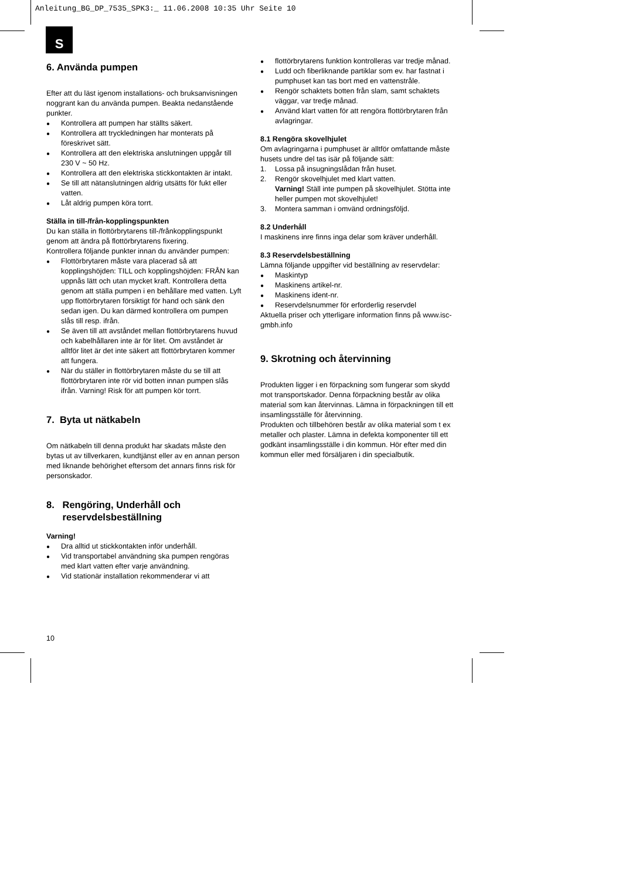Anleitung_BG_DP_7535_SPK3:_ 11.06.2008 10:35 Uhr Seite 10
S
6. Använda pumpen
Efter att du läst igenom installations- och bruksanvisningen noggrant kan du använda pumpen. Beakta nedanstående punkter.
Kontrollera att pumpen har ställts säkert.
Kontrollera att tryckledningen har monterats på föreskrivet sätt.
Kontrollera att den elektriska anslutningen uppgår till 230 V ~ 50 Hz.
Kontrollera att den elektriska stickkontakten är intakt.
Se till att nätanslutningen aldrig utsätts för fukt eller vatten.
Låt aldrig pumpen köra torrt.
Ställa in till-/från-kopplingspunkten
Du kan ställa in flottörbrytarens till-/frånkopplingspunkt genom att ändra på flottörbrytarens fixering.
Kontrollera följande punkter innan du använder pumpen:
Flottörbrytaren måste vara placerad så att kopplingshöjden: TILL och kopplingshöjden: FRÅN kan uppnås lätt och utan mycket kraft. Kontrollera detta genom att ställa pumpen i en behållare med vatten. Lyft upp flottörbrytaren försiktigt för hand och sänk den sedan igen. Du kan därmed kontrollera om pumpen slås till resp. ifrån.
Se även till att avståndet mellan flottörbrytarens huvud och kabelhållaren inte är för litet. Om avståndet är alltför litet är det inte säkert att flottörbrytaren kommer att fungera.
När du ställer in flottörbrytaren måste du se till att flottörbrytaren inte rör vid botten innan pumpen slås ifrån. Varning! Risk för att pumpen kör torrt.
7. Byta ut nätkabeln
Om nätkabeln till denna produkt har skadats måste den bytas ut av tillverkaren, kundtjänst eller av en annan person med liknande behörighet eftersom det annars finns risk för personskador.
8. Rengöring, Underhåll och
reservdelsbeställning
Varning!
Dra alltid ut stickkontakten inför underhåll.
Vid transportabel användning ska pumpen rengöras med klart vatten efter varje användning.
Vid stationär installation rekommenderar vi att
flottörbrytarens funktion kontrolleras var tredje månad.
Ludd och fiberliknande partiklar som ev. har fastnat i pumphuset kan tas bort med en vattenstråle.
Rengör schaktets botten från slam, samt schaktets väggar, var tredje månad.
Använd klart vatten för att rengöra flottörbrytaren från avlagringar.
8.1 Rengöra skovelhjulet
Om avlagringarna i pumphuset är alltför omfattande måste husets undre del tas isär på följande sätt:
1. Lossa på insugningslådan från huset.
2. Rengör skovelhjulet med klart vatten.
Varning! Ställ inte pumpen på skovelhjulet. Stötta inte heller pumpen mot skovelhjulet!
3. Montera samman i omvänd ordningsföljd.
8.2 Underhåll
I maskinens inre finns inga delar som kräver underhåll.
8.3 Reservdelsbeställning
Lämna följande uppgifter vid beställning av reservdelar:
Maskintyp
Maskinens artikel-nr.
Maskinens ident-nr.
Reservdelsnummer för erforderlig reservdel
Aktuella priser och ytterligare information finns på www.isc-gmbh.info
9. Skrotning och återvinning
Produkten ligger i en förpackning som fungerar som skydd mot transportskador. Denna förpackning består av olika material som kan återvinnas. Lämna in förpackningen till ett insamlingsställe för återvinning.
Produkten och tillbehören består av olika material som t ex metaller och plaster. Lämna in defekta komponenter till ett godkänt insamlingsställe i din kommun. Hör efter med din kommun eller med försäljaren i din specialbutik.
10